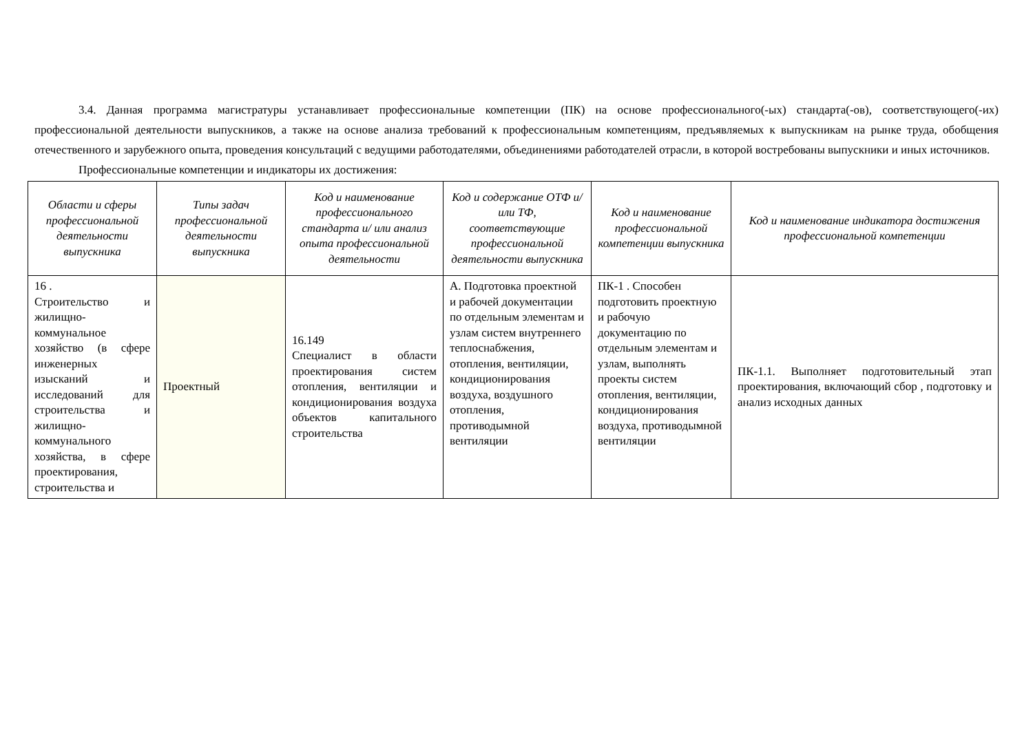3.4. Данная программа магистратуры устанавливает профессиональные компетенции (ПК) на основе профессионального(-ых) стандарта(-ов), соответствующего(-их) профессиональной деятельности выпускников, а также на основе анализа требований к профессиональным компетенциям, предъявляемых к выпускникам на рынке труда, обобщения отечественного и зарубежного опыта, проведения консультаций с ведущими работодателями, объединениями работодателей отрасли, в которой востребованы выпускники и иных источников.
Профессиональные компетенции и индикаторы их достижения:
| Области и сферы профессиональной деятельности выпускника | Типы задач профессиональной деятельности выпускника | Код и наименование профессионального стандарта и/ или анализ опыта профессиональной деятельности | Код и содержание ОТФ и/ или ТФ, соответствующие профессиональной деятельности выпускника | Код и наименование профессиональной компетенции выпускника | Код и наименование индикатора достижения профессиональной компетенции |
| --- | --- | --- | --- | --- | --- |
| 16 . Строительство и жилищно-коммунальное хозяйство (в сфере инженерных изысканий и исследований для строительства и жилищно-коммунального хозяйства, в сфере проектирования, строительства и | Проектный | 16.149 Специалист в области проектирования систем отопления, вентиляции и кондиционирования воздуха объектов капитального строительства | А. Подготовка проектной и рабочей документации по отдельным элементам и узлам систем внутреннего теплоснабжения, отопления, вентиляции, кондиционирования воздуха, воздушного отопления, противодымной вентиляции | ПК-1 . Способен подготовить проектную и рабочую документацию по отдельным элементам и узлам, выполнять проекты систем отопления, вентиляции, кондиционирования воздуха, противодымной вентиляции | ПК-1.1. Выполняет подготовительный этап проектирования, включающий сбор , подготовку и анализ исходных данных |